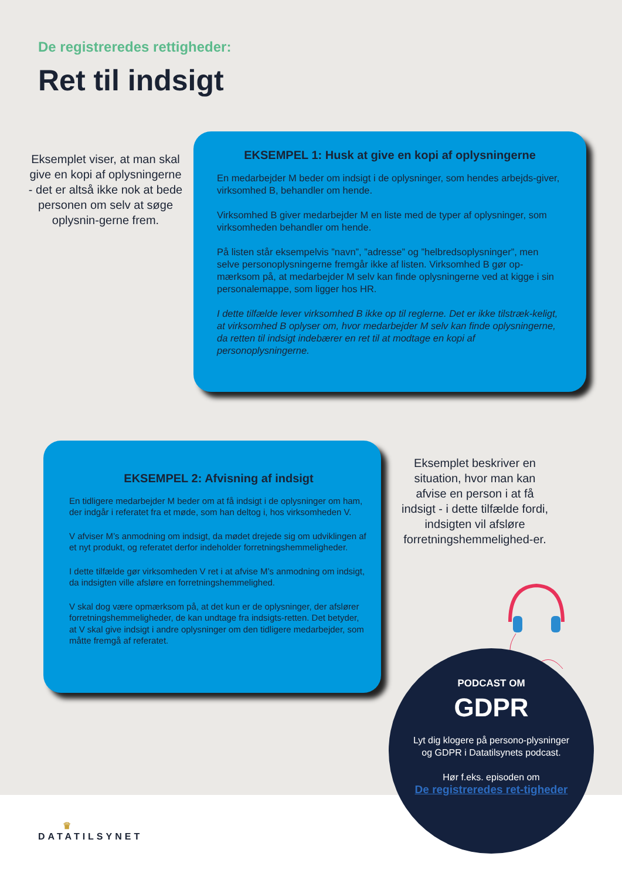De registreredes rettigheder:
Ret til indsigt
Eksemplet viser, at man skal give en kopi af oplysningerne - det er altså ikke nok at bede personen om selv at søge oplysnin-gerne frem.
EKSEMPEL 1: Husk at give en kopi af oplysningerne
En medarbejder M beder om indsigt i de oplysninger, som hendes arbejds-giver, virksomhed B, behandler om hende.
Virksomhed B giver medarbejder M en liste med de typer af oplysninger, som virksomheden behandler om hende.
På listen står eksempelvis ”navn”, ”adresse” og ”helbredsoplysninger”, men selve personoplysningerne fremgår ikke af listen. Virksomhed B gør op-mærksom på, at medarbejder M selv kan finde oplysningerne ved at kigge i sin personalemappe, som ligger hos HR.
I dette tilfælde lever virksomhed B ikke op til reglerne. Det er ikke tilstræk-keligt, at virksomhed B oplyser om, hvor medarbejder M selv kan finde oplysningerne, da retten til indsigt indebærer en ret til at modtage en kopi af personoplysningerne.
EKSEMPEL 2: Afvisning af indsigt
En tidligere medarbejder M beder om at få indsigt i de oplysninger om ham, der indgår i referatet fra et møde, som han deltog i, hos virksomheden V.
V afviser M’s anmodning om indsigt, da mødet drejede sig om udviklingen af et nyt produkt, og referatet derfor indeholder forretningshemmeligheder.
I dette tilfælde gør virksomheden V ret i at afvise M’s anmodning om indsigt, da indsigten ville afsløre en forretningshemmelighed.
V skal dog være opmærksom på, at det kun er de oplysninger, der afslører forretningshemmeligheder, de kan undtage fra indsigts-retten. Det betyder, at V skal give indsigt i andre oplysninger om den tidligere medarbejder, som måtte fremgå af referatet.
Eksemplet beskriver en situation, hvor man kan afvise en person i at få indsigt - i dette tilfælde fordi, indsigten vil afsløre forretningshemmelighed-er.
PODCAST OM
GDPR
Lyt dig klogere på persono-plysninger og GDPR i Datatilsynets podcast.
Hør f.eks. episoden om
De registreredes ret-tigheder
♛
DATATILSYNET